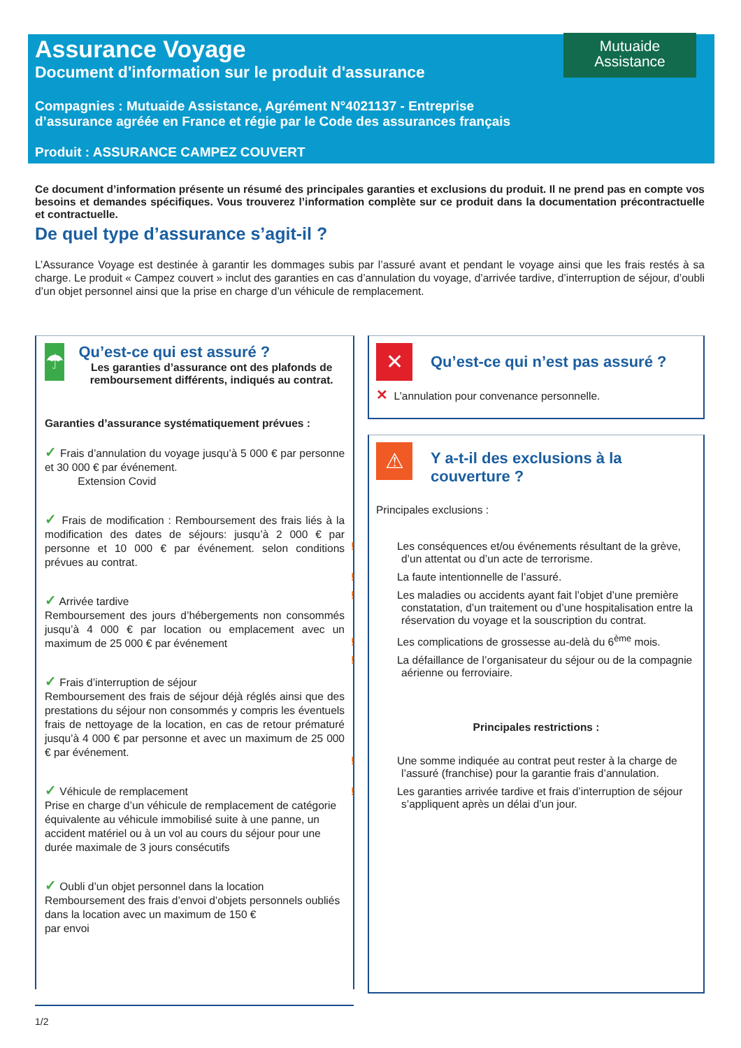Assurance Voyage
Document d'information sur le produit d'assurance
Compagnies : Mutuaide Assistance, Agrément N°4021137 - Entreprise
d’assurance agréée en France et régie par le Code des assurances français
Produit : ASSURANCE CAMPEZ COUVERT
Mutuaide
Assistance
Ce document d’information présente un résumé des principales garanties et exclusions du produit. Il ne prend pas en compte vos besoins et demandes spécifiques. Vous trouverez l’information complète sur ce produit dans la documentation précontractuelle et contractuelle.
De quel type d’assurance s’agit-il ?
L’Assurance Voyage est destinée à garantir les dommages subis par l’assuré avant et pendant le voyage ainsi que les frais restés à sa charge. Le produit « Campez couvert » inclut des garanties en cas d’annulation du voyage, d’arrivée tardive, d’interruption de séjour, d’oubli d’un objet personnel ainsi que la prise en charge d’un véhicule de remplacement.
☂
Qu’est-ce qui est assuré ?
Les garanties d’assurance ont des plafonds de remboursement différents, indiqués au contrat.
Garanties d’assurance systématiquement prévues :
✓ Frais d’annulation du voyage jusqu’à 5 000 € par personne et 30 000 € par événement.
Extension Covid
✓ Frais de modification : Remboursement des frais liés à la modification des dates de séjours: jusqu’à 2 000 € par personne et 10 000 € par événement. selon conditions prévues au contrat.
✓ Arrivée tardive
Remboursement des jours d’hébergements non consommés jusqu’à 4 000 € par location ou emplacement avec un maximum de 25 000 € par événement
✓ Frais d’interruption de séjour
Remboursement des frais de séjour déjà réglés ainsi que des prestations du séjour non consommés y compris les éventuels frais de nettoyage de la location, en cas de retour prématuré jusqu’à 4 000 € par personne et avec un maximum de 25 000 € par événement.
✓ Véhicule de remplacement
Prise en charge d’un véhicule de remplacement de catégorie équivalente au véhicule immobilisé suite à une panne, un accident matériel ou à un vol au cours du séjour pour une durée maximale de 3 jours consécutifs
✓ Oubli d’un objet personnel dans la location
Remboursement des frais d’envoi d’objets personnels oubliés dans la location avec un maximum de 150 €
par envoi
✕
Qu’est-ce qui n’est pas assuré ?
✕ L’annulation pour convenance personnelle.
⚠
Y a-t-il des exclusions à la
couverture ?
Principales exclusions :
! Les conséquences et/ou événements résultant de la grève, d’un attentat ou d’un acte de terrorisme.
! La faute intentionnelle de l’assuré.
! Les maladies ou accidents ayant fait l’objet d’une première constatation, d’un traitement ou d’une hospitalisation entre la réservation du voyage et la souscription du contrat.
! Les complications de grossesse au-delà du 6<sup>ème</sup> mois.
! La défaillance de l’organisateur du séjour ou de la compagnie aérienne ou ferroviaire.
Principales restrictions :
! Une somme indiquée au contrat peut rester à la charge de l’assuré (franchise) pour la garantie frais d’annulation.
! Les garanties arrivée tardive et frais d’interruption de séjour s’appliquent après un délai d’un jour.
1/2